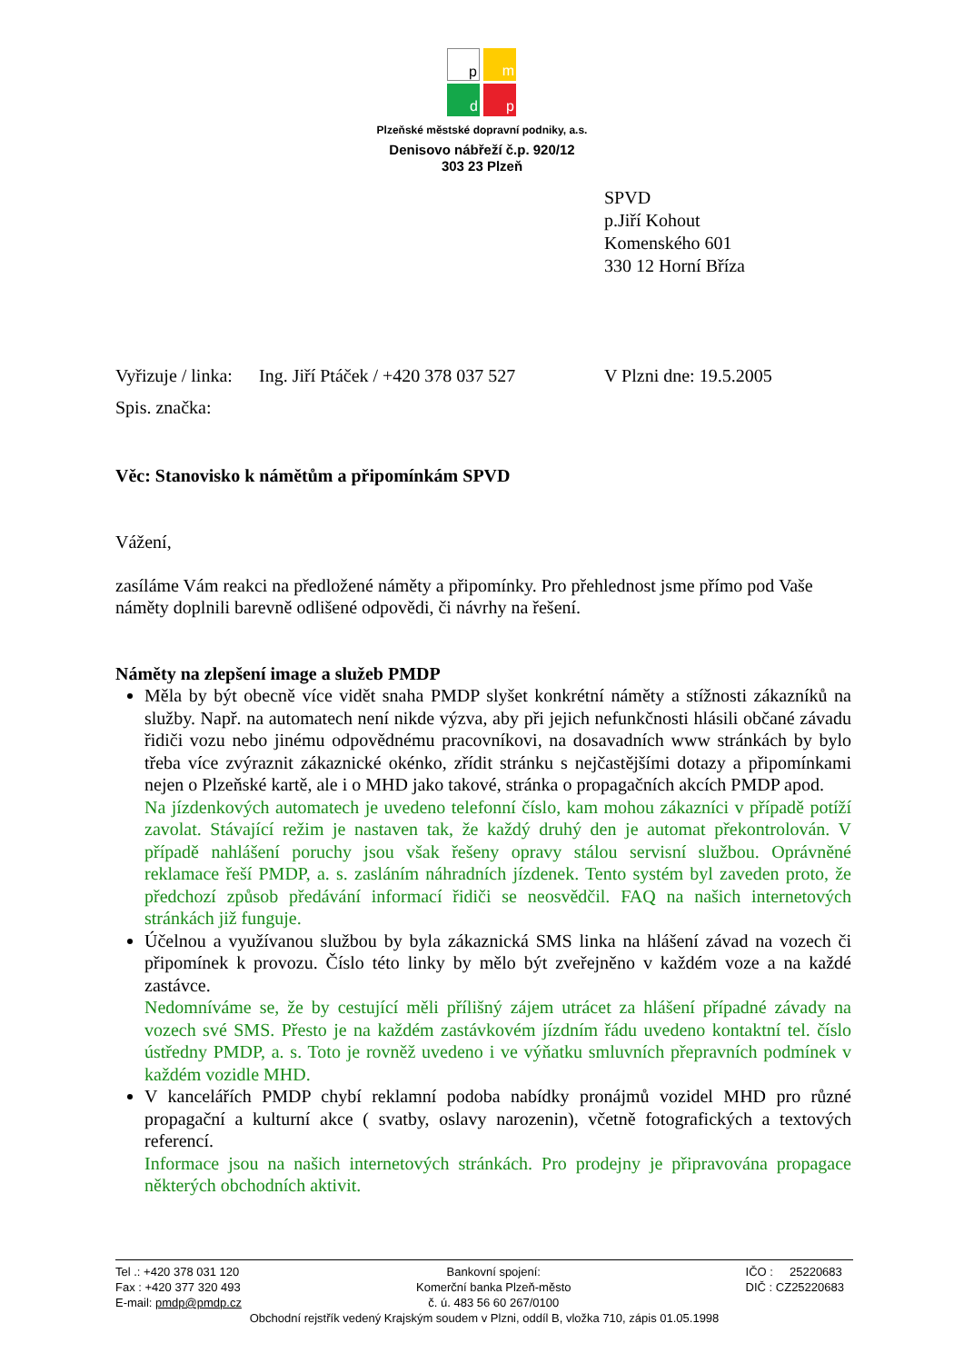p m
d p
Plzeňské městské dopravní podniky, a.s.
Denisovo nábřeží č.p. 920/12
303 23 Plzeň
SPVD
p.Jiří Kohout
Komenského 601
330 12 Horní Bříza
Vyřizuje / linka: Ing. Jiří Ptáček / +420 378 037 527 V Plzni dne: 19.5.2005
Spis. značka:
Věc: Stanovisko k námětům a připomínkám SPVD
Vážení,
zasíláme Vám reakci na předložené náměty a připomínky. Pro přehlednost jsme přímo pod Vaše náměty doplnili barevně odlišené odpovědi, či návrhy na řešení.
Náměty na zlepšení image a služeb PMDP
Měla by být obecně více vidět snaha PMDP slyšet konkrétní náměty a stížnosti zákazníků na služby. Např. na automatech není nikde výzva, aby při jejich nefunkčnosti hlásili občané závadu řidiči vozu nebo jinému odpovědnému pracovníkovi, na dosavadních www stránkách by bylo třeba více zvýraznit zákaznické okénko, zřídit stránku s nejčastějšími dotazy a připomínkami nejen o Plzeňské kartě, ale i o MHD jako takové, stránka o propagačních akcích PMDP apod.
Na jízdenkových automatech je uvedeno telefonní číslo, kam mohou zákazníci v případě potíží zavolat. Stávající režim je nastaven tak, že každý druhý den je automat překontrolován. V případě nahlášení poruchy jsou však řešeny opravy stálou servisní službou. Oprávněné reklamace řeší PMDP, a. s. zasláním náhradních jízdenek. Tento systém byl zaveden proto, že předchozí způsob předávání informací řidiči se neosvědčil. FAQ na našich internetových stránkách již funguje.
Účelnou a využívanou službou by byla zákaznická SMS linka na hlášení závad na vozech či připomínek k provozu. Číslo této linky by mělo být zveřejněno v každém voze a na každé zastávce.
Nedomníváme se, že by cestující měli přílišný zájem utrácet za hlášení případné závady na vozech své SMS. Přesto je na každém zastávkovém jízdním řádu uvedeno kontaktní tel. číslo ústředny PMDP, a. s. Toto je rovněž uvedeno i ve výňatku smluvních přepravních podmínek v každém vozidle MHD.
V kancelářích PMDP chybí reklamní podoba nabídky pronájmů vozidel MHD pro různé propagační a kulturní akce ( svatby, oslavy narozenin), včetně fotografických a textových referencí.
Informace jsou na našich internetových stránkách. Pro prodejny je připravována propagace některých obchodních aktivit.
Tel .: +420 378 031 120
Fax : +420 377 320 493
E-mail: pmdp@pmdp.cz
Bankovní spojení:
Komerční banka Plzeň-město
č. ú. 483 56 60 267/0100
IČO : 25220683
DIČ : CZ25220683
Obchodní rejstřík vedený Krajským soudem v Plzni, oddíl B, vložka 710, zápis 01.05.1998